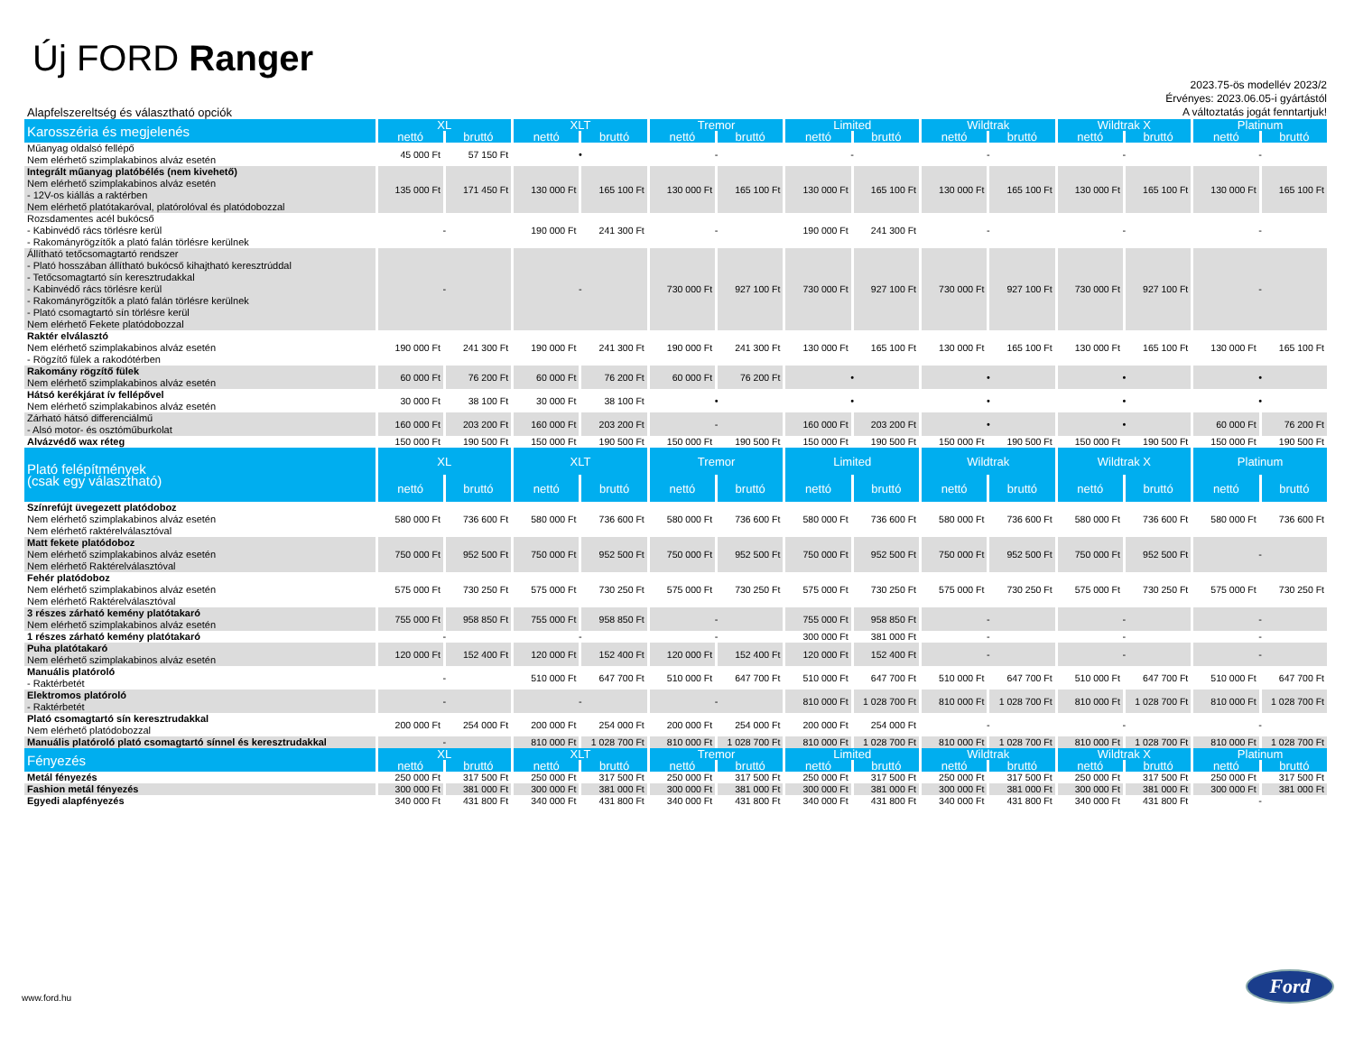Új FORD Ranger
Alapfelszereltség és választható opciók
2023.75-ös modellév 2023/2
Érvényes: 2023.06.05-i gyártástól
A változtatás jogát fenntartjuk!
| Karosszéria és megjelenés | XL | | XLT | | Tremor | | Limited | | Wildtrak | | Wildtrak X | | Platinum | |
| --- | --- | --- | --- | --- | --- | --- | --- | --- | --- | --- | --- | --- | --- | --- |
| | nettó | bruttó | nettó | bruttó | nettó | bruttó | nettó | bruttó | nettó | bruttó | nettó | bruttó | nettó | bruttó |
| Műanyag oldalsó fellépő Nem elérhető szimplakabinos alváz esetén | 45 000 Ft | 57 150 Ft | • | | - | | - | | - | | - | | - | |
| Integrált műanyag platóbélés (nem kivehető) Nem elérhető szimplakabinos alváz esetén - 12V-os kiállás a raktérben Nem elérhető platótakaróval, platórolóval és platódobozzal | 135 000 Ft | 171 450 Ft | 130 000 Ft | 165 100 Ft | 130 000 Ft | 165 100 Ft | 130 000 Ft | 165 100 Ft | 130 000 Ft | 165 100 Ft | 130 000 Ft | 165 100 Ft | 130 000 Ft | 165 100 Ft |
| Rozsdamentes acél bukócső - Kabinvédő rács törlésre kerül - Rakományrögzítők a plató falán törlésre kerülnek | - | | 190 000 Ft | 241 300 Ft | - | | 190 000 Ft | 241 300 Ft | - | | - | | - | |
| Állítható tetőcsomagtartó rendszer - Plató hosszában állítható bukócső kihajtható keresztrúddal - Tetőcsomagtartó sín keresztrudakkal - Kabinvédő rács törlésre kerül - Rakományrögzítők a plató falán törlésre kerülnek - Plató csomagtartó sín törlésre kerül Nem elérhető Fekete platódobozzal | - | | - | | 730 000 Ft | 927 100 Ft | 730 000 Ft | 927 100 Ft | 730 000 Ft | 927 100 Ft | 730 000 Ft | 927 100 Ft | - | |
| Raktér elválasztó Nem elérhető szimplakabinos alváz esetén - Rögzítő fülek a rakodótérben | 190 000 Ft | 241 300 Ft | 190 000 Ft | 241 300 Ft | 190 000 Ft | 241 300 Ft | 130 000 Ft | 165 100 Ft | 130 000 Ft | 165 100 Ft | 130 000 Ft | 165 100 Ft | 130 000 Ft | 165 100 Ft |
| Rakomány rögzítő fülek Nem elérhető szimplakabinos alváz esetén | 60 000 Ft | 76 200 Ft | 60 000 Ft | 76 200 Ft | 60 000 Ft | 76 200 Ft | • | | • | | • | | • | |
| Hátsó kerékjárat ív fellépővel Nem elérhető szimplakabinos alváz esetén | 30 000 Ft | 38 100 Ft | 30 000 Ft | 38 100 Ft | • | | • | | • | | • | | • | |
| Zárható hátsó differenciálmű - Alsó motor- és osztóműburkolat | 160 000 Ft | 203 200 Ft | 160 000 Ft | 203 200 Ft | - | | 160 000 Ft | 203 200 Ft | • | | • | | 60 000 Ft | 76 200 Ft |
| Alvázvédő wax réteg | 150 000 Ft | 190 500 Ft | 150 000 Ft | 190 500 Ft | 150 000 Ft | 190 500 Ft | 150 000 Ft | 190 500 Ft | 150 000 Ft | 190 500 Ft | 150 000 Ft | 190 500 Ft | 150 000 Ft | 190 500 Ft |
| Plató felépítmények (csak egy választható) | XL | | XLT | | Tremor | | Limited | | Wildtrak | | Wildtrak X | | Platinum | |
| | nettó | bruttó | nettó | bruttó | nettó | bruttó | nettó | bruttó | nettó | bruttó | nettó | bruttó | nettó | bruttó |
| Színrefújt üvegezett platódoboz Nem elérhető szimplakabinos alváz esetén Nem elérhető raktérelválasztóval | 580 000 Ft | 736 600 Ft | 580 000 Ft | 736 600 Ft | 580 000 Ft | 736 600 Ft | 580 000 Ft | 736 600 Ft | 580 000 Ft | 736 600 Ft | 580 000 Ft | 736 600 Ft | 580 000 Ft | 736 600 Ft |
| Matt fekete platódoboz Nem elérhető szimplakabinos alváz esetén Nem elérhető Raktérelválasztóval | 750 000 Ft | 952 500 Ft | 750 000 Ft | 952 500 Ft | 750 000 Ft | 952 500 Ft | 750 000 Ft | 952 500 Ft | 750 000 Ft | 952 500 Ft | 750 000 Ft | 952 500 Ft | - | |
| Fehér platódoboz Nem elérhető szimplakabinos alváz esetén Nem elérhető Raktérelválasztóval | 575 000 Ft | 730 250 Ft | 575 000 Ft | 730 250 Ft | 575 000 Ft | 730 250 Ft | 575 000 Ft | 730 250 Ft | 575 000 Ft | 730 250 Ft | 575 000 Ft | 730 250 Ft | 575 000 Ft | 730 250 Ft |
| 3 részes zárható kemény platótakaró Nem elérhető szimplakabinos alváz esetén | 755 000 Ft | 958 850 Ft | 755 000 Ft | 958 850 Ft | - | | 755 000 Ft | 958 850 Ft | - | | - | | - | |
| 1 részes zárható kemény platótakaró | - | | - | | - | | 300 000 Ft | 381 000 Ft | - | | - | | - | |
| Puha platótakaró Nem elérhető szimplakabinos alváz esetén | 120 000 Ft | 152 400 Ft | 120 000 Ft | 152 400 Ft | 120 000 Ft | 152 400 Ft | 120 000 Ft | 152 400 Ft | - | | - | | - | |
| Manuális platóroló - Raktérbetét | - | | 510 000 Ft | 647 700 Ft | 510 000 Ft | 647 700 Ft | 510 000 Ft | 647 700 Ft | 510 000 Ft | 647 700 Ft | 510 000 Ft | 647 700 Ft | 510 000 Ft | 647 700 Ft |
| Elektromos platóroló - Raktérbetét | - | | - | | - | | 810 000 Ft | 1 028 700 Ft | 810 000 Ft | 1 028 700 Ft | 810 000 Ft | 1 028 700 Ft | 810 000 Ft | 1 028 700 Ft |
| Plató csomagtartó sín keresztrudakkal Nem elérhető platódobozzal | 200 000 Ft | 254 000 Ft | 200 000 Ft | 254 000 Ft | 200 000 Ft | 254 000 Ft | 200 000 Ft | 254 000 Ft | - | | - | | - | |
| Manuális platóroló plató csomagtartó sínnel és keresztrudakkal | - | | 810 000 Ft | 1 028 700 Ft | 810 000 Ft | 1 028 700 Ft | 810 000 Ft | 1 028 700 Ft | 810 000 Ft | 1 028 700 Ft | 810 000 Ft | 1 028 700 Ft | 810 000 Ft | 1 028 700 Ft |
| Fényezés | XL | | XLT | | Tremor | | Limited | | Wildtrak | | Wildtrak X | | Platinum | |
| | nettó | bruttó | nettó | bruttó | nettó | bruttó | nettó | bruttó | nettó | bruttó | nettó | bruttó | nettó | bruttó |
| Metál fényezés | 250 000 Ft | 317 500 Ft | 250 000 Ft | 317 500 Ft | 250 000 Ft | 317 500 Ft | 250 000 Ft | 317 500 Ft | 250 000 Ft | 317 500 Ft | 250 000 Ft | 317 500 Ft | 250 000 Ft | 317 500 Ft |
| Fashion metál fényezés | 300 000 Ft | 381 000 Ft | 300 000 Ft | 381 000 Ft | 300 000 Ft | 381 000 Ft | 300 000 Ft | 381 000 Ft | 300 000 Ft | 381 000 Ft | 300 000 Ft | 381 000 Ft | 300 000 Ft | 381 000 Ft |
| Egyedi alapfényezés | 340 000 Ft | 431 800 Ft | 340 000 Ft | 431 800 Ft | 340 000 Ft | 431 800 Ft | 340 000 Ft | 431 800 Ft | 340 000 Ft | 431 800 Ft | 340 000 Ft | 431 800 Ft | - | |
www.ford.hu
Ford